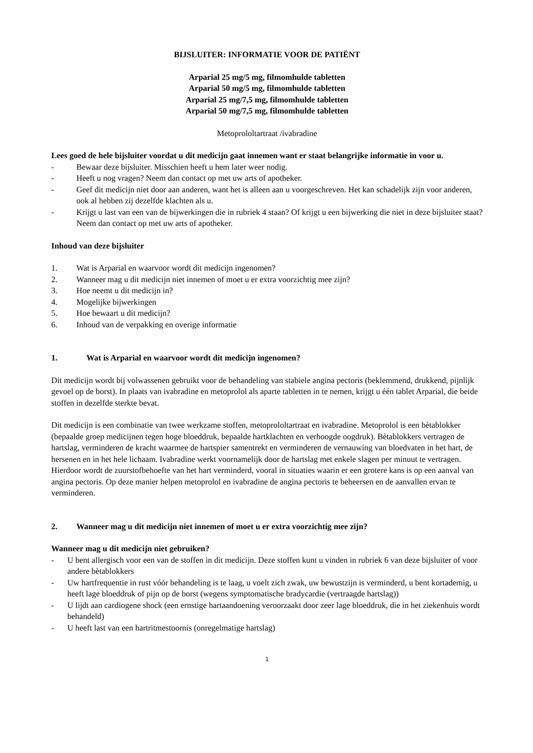BIJSLUITER: INFORMATIE VOOR DE PATIËNT
Arparial 25 mg/5 mg, filmomhulde tabletten
Arparial 50 mg/5 mg, filmomhulde tabletten
Arparial 25 mg/7,5 mg, filmomhulde tabletten
Arparial 50 mg/7,5 mg, filmomhulde tabletten
Metoprololtartraat /ivabradine
Lees goed de hele bijsluiter voordat u dit medicijn gaat innemen want er staat belangrijke informatie in voor u.
- Bewaar deze bijsluiter. Misschien heeft u hem later weer nodig.
- Heeft u nog vragen? Neem dan contact op met uw arts of apotheker.
- Geef dit medicijn niet door aan anderen, want het is alleen aan u voorgeschreven. Het kan schadelijk zijn voor anderen, ook al hebben zij dezelfde klachten als u.
- Krijgt u last van een van de bijwerkingen die in rubriek 4 staan? Of krijgt u een bijwerking die niet in deze bijsluiter staat? Neem dan contact op met uw arts of apotheker.
Inhoud van deze bijsluiter
1. Wat is Arparial en waarvoor wordt dit medicijn ingenomen?
2. Wanneer mag u dit medicijn niet innemen of moet u er extra voorzichtig mee zijn?
3. Hoe neemt u dit medicijn in?
4. Mogelijke bijwerkingen
5. Hoe bewaart u dit medicijn?
6. Inhoud van de verpakking en overige informatie
1. Wat is Arparial en waarvoor wordt dit medicijn ingenomen?
Dit medicijn wordt bij volwassenen gebruikt voor de behandeling van stabiele angina pectoris (beklemmend, drukkend, pijnlijk gevoel op de borst). In plaats van ivabradine en metoprolol als aparte tabletten in te nemen, krijgt u één tablet Arparial, die beide stoffen in dezelfde sterkte bevat.
Dit medicijn is een combinatie van twee werkzame stoffen, metoprololtartraat en ivabradine. Metoprolol is een bètablokker (bepaalde groep medicijnen tegen hoge bloeddruk, bepaalde hartklachten en verhoogde oogdruk). Bètablokkers vertragen de hartslag, verminderen de kracht waarmee de hartspier samentrekt en verminderen de vernauwing van bloedvaten in het hart, de hersenen en in het hele lichaam. Ivabradine werkt voornamelijk door de hartslag met enkele slagen per minuut te vertragen. Hierdoor wordt de zuurstofbehoefte van het hart verminderd, vooral in situaties waarin er een grotere kans is op een aanval van angina pectoris. Op deze manier helpen metoprolol en ivabradine de angina pectoris te beheersen en de aanvallen ervan te verminderen.
2. Wanneer mag u dit medicijn niet innemen of moet u er extra voorzichtig mee zijn?
Wanneer mag u dit medicijn niet gebruiken?
- U bent allergisch voor een van de stoffen in dit medicijn. Deze stoffen kunt u vinden in rubriek 6 van deze bijsluiter of voor andere bètablokkers
- Uw hartfrequentie in rust vóór behandeling is te laag, u voelt zich zwak, uw bewustzijn is verminderd, u bent kortademig, u heeft lage bloeddruk of pijn op de borst (wegens symptomatische bradycardie (vertraagde hartslag))
- U lijdt aan cardiogene shock (een ernstige hartaandoening veroorzaakt door zeer lage bloeddruk, die in het ziekenhuis wordt behandeld)
- U heeft last van een hartritmestoornis (onregelmatige hartslag)
1